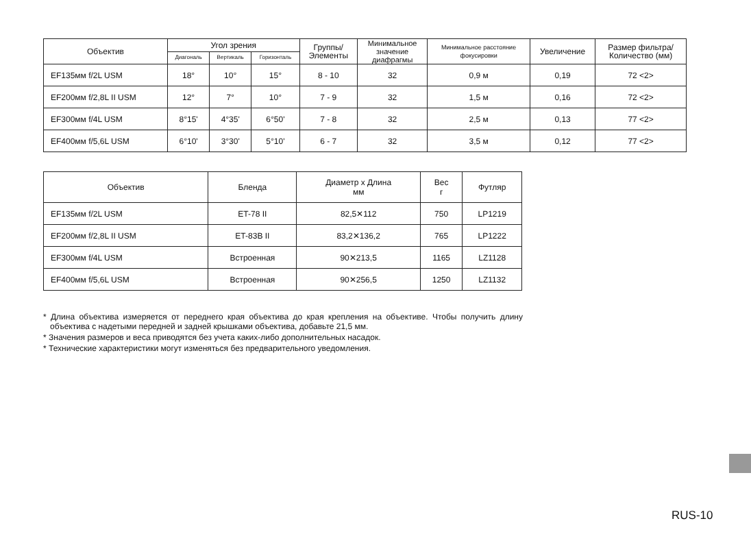| Объектив | Угол зрения | | | Группы/ Элементы | Минимальное значение диафрагмы | Минимальное расстояние фокусировки | Увеличение | Размер фильтра/ Количество (мм) |
| --- | --- | --- | --- | --- | --- | --- | --- | --- |
| | Диагональ | Вертикаль | Горизонталь | | | | | |
| EF135мм f/2L USM | 18° | 10° | 15° | 8 - 10 | 32 | 0,9 м | 0,19 | 72 <2> |
| EF200мм f/2,8L II USM | 12° | 7° | 10° | 7 - 9 | 32 | 1,5 м | 0,16 | 72 <2> |
| EF300мм f/4L USM | 8°15' | 4°35' | 6°50' | 7 - 8 | 32 | 2,5 м | 0,13 | 77 <2> |
| EF400мм f/5,6L USM | 6°10' | 3°30' | 5°10' | 6 - 7 | 32 | 3,5 м | 0,12 | 77 <2> |
| Объектив | Бленда | Диаметр x Длина мм | Вес г | Футляр |
| --- | --- | --- | --- | --- |
| EF135мм f/2L USM | ET-78 II | 82,5✕112 | 750 | LP1219 |
| EF200мм f/2,8L II USM | ET-83B II | 83,2✕136,2 | 765 | LP1222 |
| EF300мм f/4L USM | Встроенная | 90✕213,5 | 1165 | LZ1128 |
| EF400мм f/5,6L USM | Встроенная | 90✕256,5 | 1250 | LZ1132 |
* Длина объектива измеряется от переднего края объектива до края крепления на объективе. Чтобы получить длину объектива с надетыми передней и задней крышками объектива, добавьте 21,5 мм.
* Значения размеров и веса приводятся без учета каких-либо дополнительных насадок.
* Технические характеристики могут изменяться без предварительного уведомления.
RUS-10